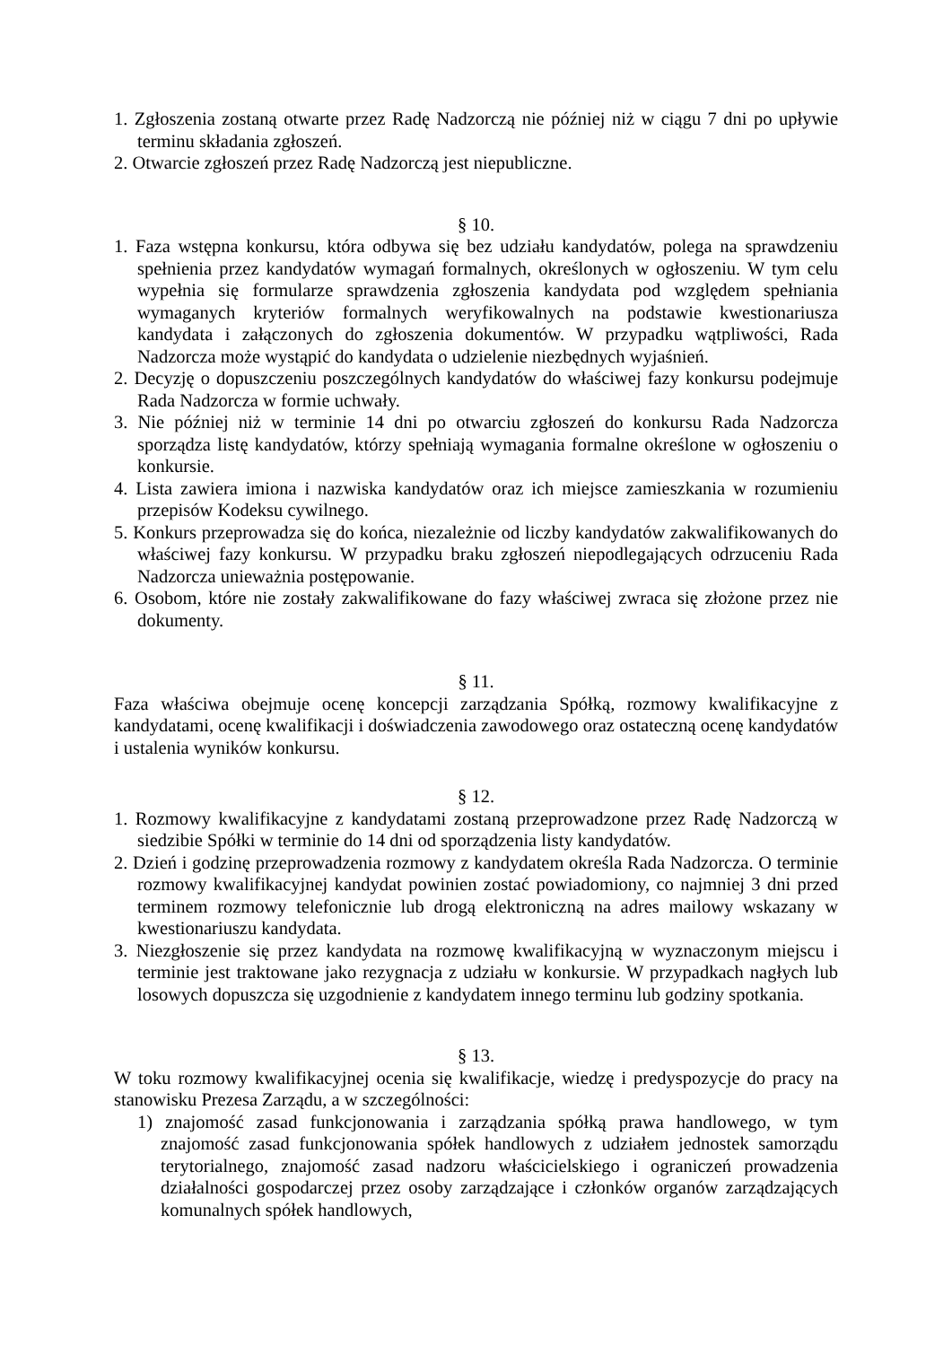1. Zgłoszenia zostaną otwarte przez Radę Nadzorczą nie później niż w ciągu 7 dni po upływie terminu składania zgłoszeń.
2. Otwarcie zgłoszeń przez Radę Nadzorczą jest niepubliczne.
§ 10.
1. Faza wstępna konkursu, która odbywa się bez udziału kandydatów, polega na sprawdzeniu spełnienia przez kandydatów wymagań formalnych, określonych w ogłoszeniu. W tym celu wypełnia się formularze sprawdzenia zgłoszenia kandydata pod względem spełniania wymaganych kryteriów formalnych weryfikowalnych na podstawie kwestionariusza kandydata i załączonych do zgłoszenia dokumentów. W przypadku wątpliwości, Rada Nadzorcza może wystąpić do kandydata o udzielenie niezbędnych wyjaśnień.
2. Decyzję o dopuszczeniu poszczególnych kandydatów do właściwej fazy konkursu podejmuje Rada Nadzorcza w formie uchwały.
3. Nie później niż w terminie 14 dni po otwarciu zgłoszeń do konkursu Rada Nadzorcza sporządza listę kandydatów, którzy spełniają wymagania formalne określone w ogłoszeniu o konkursie.
4. Lista zawiera imiona i nazwiska kandydatów oraz ich miejsce zamieszkania w rozumieniu przepisów Kodeksu cywilnego.
5. Konkurs przeprowadza się do końca, niezależnie od liczby kandydatów zakwalifikowanych do właściwej fazy konkursu. W przypadku braku zgłoszeń niepodlegających odrzuceniu Rada Nadzorcza unieważnia postępowanie.
6. Osobom, które nie zostały zakwalifikowane do fazy właściwej zwraca się złożone przez nie dokumenty.
§ 11.
Faza właściwa obejmuje ocenę koncepcji zarządzania Spółką, rozmowy kwalifikacyjne z kandydatami, ocenę kwalifikacji i doświadczenia zawodowego oraz ostateczną ocenę kandydatów i ustalenia wyników konkursu.
§ 12.
1. Rozmowy kwalifikacyjne z kandydatami zostaną przeprowadzone przez Radę Nadzorczą w siedzibie Spółki w terminie do 14 dni od sporządzenia listy kandydatów.
2. Dzień i godzinę przeprowadzenia rozmowy z kandydatem określa Rada Nadzorcza. O terminie rozmowy kwalifikacyjnej kandydat powinien zostać powiadomiony, co najmniej 3 dni przed terminem rozmowy telefonicznie lub drogą elektroniczną na adres mailowy wskazany w kwestionariuszu kandydata.
3. Niezgłoszenie się przez kandydata na rozmowę kwalifikacyjną w wyznaczonym miejscu i terminie jest traktowane jako rezygnacja z udziału w konkursie. W przypadkach nagłych lub losowych dopuszcza się uzgodnienie z kandydatem innego terminu lub godziny spotkania.
§ 13.
W toku rozmowy kwalifikacyjnej ocenia się kwalifikacje, wiedzę i predyspozycje do pracy na stanowisku Prezesa Zarządu, a w szczególności:
1) znajomość zasad funkcjonowania i zarządzania spółką prawa handlowego, w tym znajomość zasad funkcjonowania spółek handlowych z udziałem jednostek samorządu terytorialnego, znajomość zasad nadzoru właścicielskiego i ograniczeń prowadzenia działalności gospodarczej przez osoby zarządzające i członków organów zarządzających komunalnych spółek handlowych,